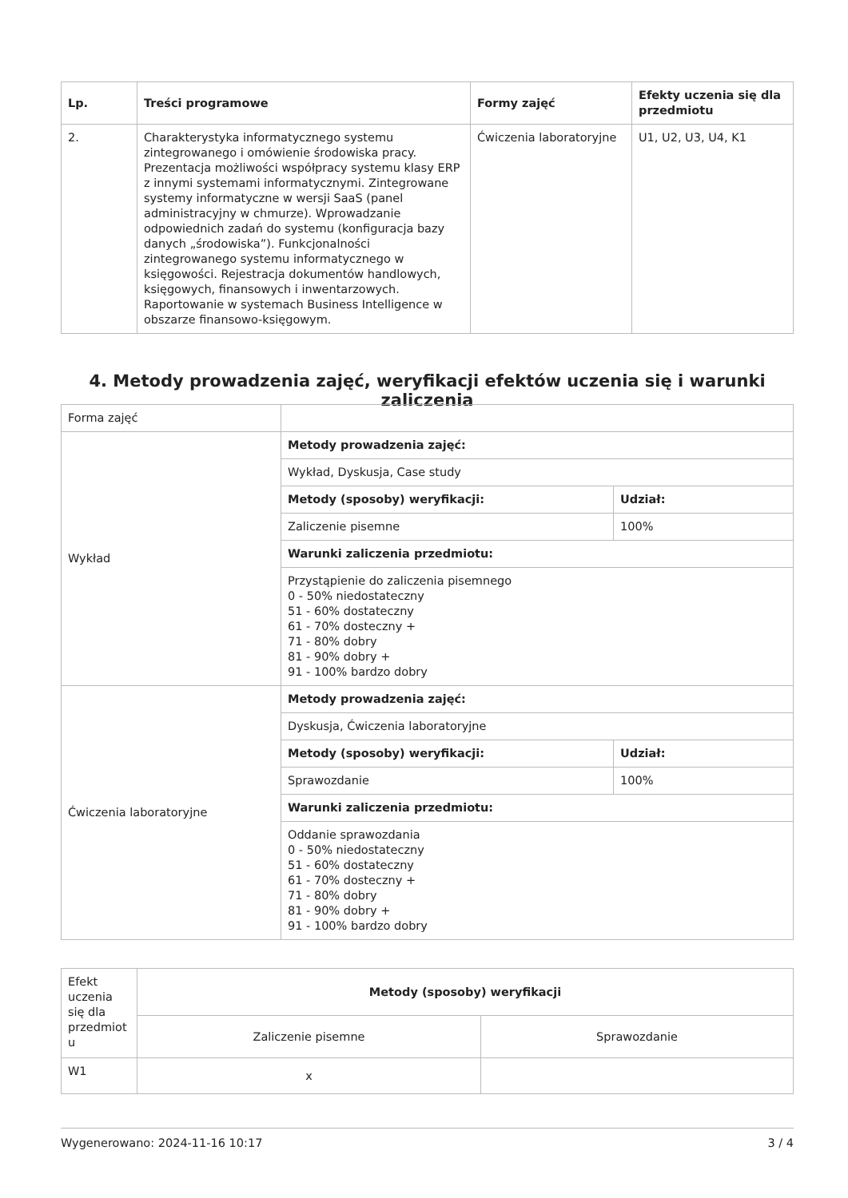| Lp. | Treści programowe | Formy zajęć | Efekty uczenia się dla przedmiotu |
| --- | --- | --- | --- |
| 2. | Charakterystyka informatycznego systemu zintegrowanego i omówienie środowiska pracy. Prezentacja możliwości współpracy systemu klasy ERP z innymi systemami informatycznymi. Zintegrowane systemy informatyczne w wersji SaaS (panel administracyjny w chmurze). Wprowadzanie odpowiednich zadań do systemu (konfiguracja bazy danych „środowiska”). Funkcjonalności zintegrowanego systemu informatycznego w księgowości. Rejestracja dokumentów handlowych, księgowych, finansowych i inwentarzowych. Raportowanie w systemach Business Intelligence w obszarze finansowo-księgowym. | Ćwiczenia laboratoryjne | U1, U2, U3, U4, K1 |
4. Metody prowadzenia zajęć, weryfikacji efektów uczenia się i warunki zaliczenia
| Forma zajęć | | |
| Wykład | Metody prowadzenia zajęć: | |
| | Wykład, Dyskusja, Case study | |
| | Metody (sposoby) weryfikacji: | Udział: |
| | Zaliczenie pisemne | 100% |
| | Warunki zaliczenia przedmiotu: | |
| | Przystąpienie do zaliczenia pisemnego 0 - 50% niedostateczny 51 - 60% dostateczny 61 - 70% dosteczny + 71 - 80% dobry 81 - 90% dobry + 91 - 100% bardzo dobry | |
| Ćwiczenia laboratoryjne | Metody prowadzenia zajęć: | |
| | Dyskusja, Ćwiczenia laboratoryjne | |
| | Metody (sposoby) weryfikacji: | Udział: |
| | Sprawozdanie | 100% |
| | Warunki zaliczenia przedmiotu: | |
| | Oddanie sprawozdania 0 - 50% niedostateczny 51 - 60% dostateczny 61 - 70% dosteczny + 71 - 80% dobry 81 - 90% dobry + 91 - 100% bardzo dobry | |
| Efekt uczenia się dla przedmiot u | Metody (sposoby) weryfikacji | |
| | Zaliczenie pisemne | Sprawozdanie |
| W1 | x | |
Wygenerowano: 2024-11-16 10:17 3 / 4